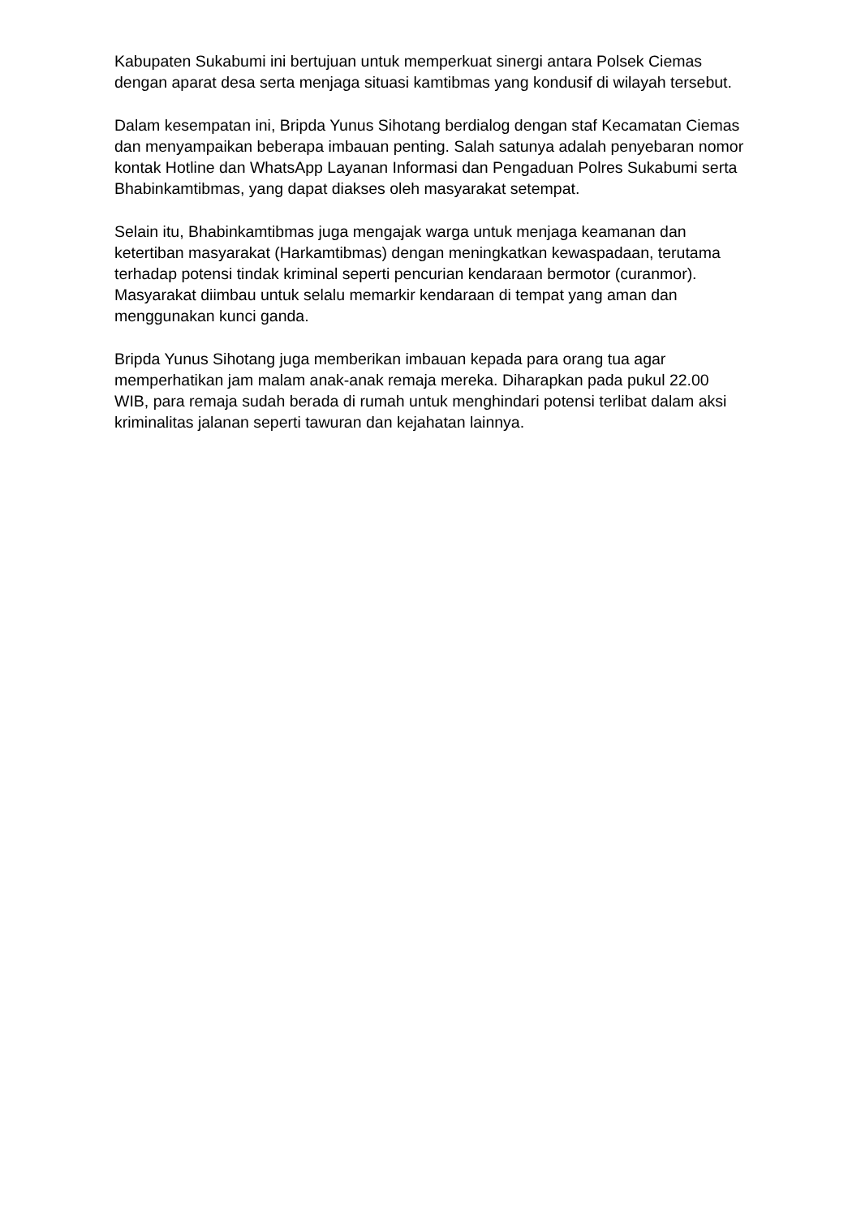Kabupaten Sukabumi ini bertujuan untuk memperkuat sinergi antara Polsek Ciemas dengan aparat desa serta menjaga situasi kamtibmas yang kondusif di wilayah tersebut.
Dalam kesempatan ini, Bripda Yunus Sihotang berdialog dengan staf Kecamatan Ciemas dan menyampaikan beberapa imbauan penting. Salah satunya adalah penyebaran nomor kontak Hotline dan WhatsApp Layanan Informasi dan Pengaduan Polres Sukabumi serta Bhabinkamtibmas, yang dapat diakses oleh masyarakat setempat.
Selain itu, Bhabinkamtibmas juga mengajak warga untuk menjaga keamanan dan ketertiban masyarakat (Harkamtibmas) dengan meningkatkan kewaspadaan, terutama terhadap potensi tindak kriminal seperti pencurian kendaraan bermotor (curanmor). Masyarakat diimbau untuk selalu memarkir kendaraan di tempat yang aman dan menggunakan kunci ganda.
Bripda Yunus Sihotang juga memberikan imbauan kepada para orang tua agar memperhatikan jam malam anak-anak remaja mereka. Diharapkan pada pukul 22.00 WIB, para remaja sudah berada di rumah untuk menghindari potensi terlibat dalam aksi kriminalitas jalanan seperti tawuran dan kejahatan lainnya.